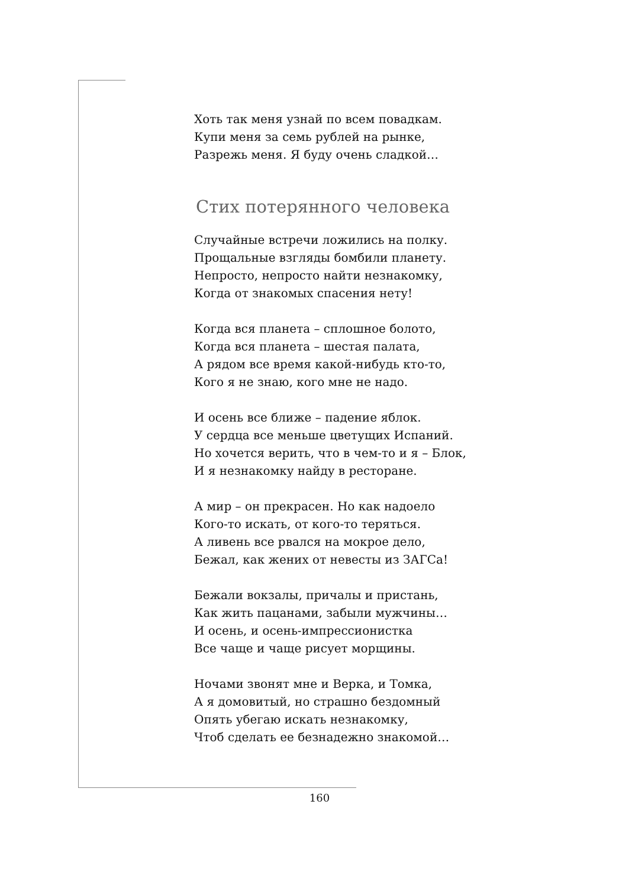Хоть так меня узнай по всем повадкам.
Купи меня за семь рублей на рынке,
Разрежь меня. Я буду очень сладкой…
Стих потерянного человека
Случайные встречи ложились на полку.
Прощальные взгляды бомбили планету.
Непросто, непросто найти незнакомку,
Когда от знакомых спасения нету!
Когда вся планета – сплошное болото,
Когда вся планета – шестая палата,
А рядом все время какой-нибудь кто-то,
Кого я не знаю, кого мне не надо.
И осень все ближе – падение яблок.
У сердца все меньше цветущих Испаний.
Но хочется верить, что в чем-то и я – Блок,
И я незнакомку найду в ресторане.
А мир – он прекрасен. Но как надоело
Кого-то искать, от кого-то теряться.
А ливень все рвался на мокрое дело,
Бежал, как жених от невесты из ЗАГСа!
Бежали вокзалы, причалы и пристань,
Как жить пацанами, забыли мужчины…
И осень, и осень-импрессионистка
Все чаще и чаще рисует морщины.
Ночами звонят мне и Верка, и Томка,
А я домовитый, но страшно бездомный
Опять убегаю искать незнакомку,
Чтоб сделать ее безнадежно знакомой…
160